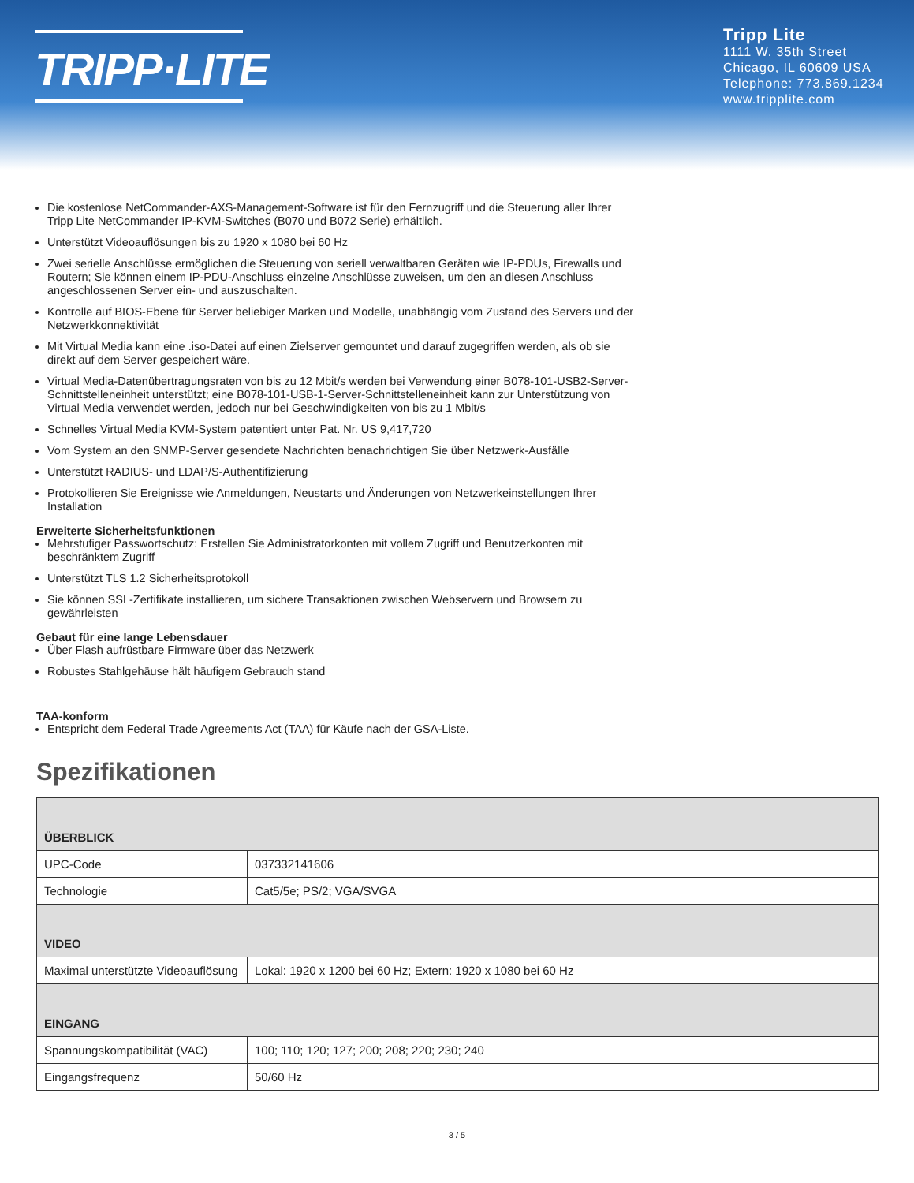TRIPP·LITE
Tripp Lite
1111 W. 35th Street
Chicago, IL 60609 USA
Telephone: 773.869.1234
www.tripplite.com
Die kostenlose NetCommander-AXS-Management-Software ist für den Fernzugriff und die Steuerung aller Ihrer Tripp Lite NetCommander IP-KVM-Switches (B070 und B072 Serie) erhältlich.
Unterstützt Videoauflösungen bis zu 1920 x 1080 bei 60 Hz
Zwei serielle Anschlüsse ermöglichen die Steuerung von seriell verwaltbaren Geräten wie IP-PDUs, Firewalls und Routern; Sie können einem IP-PDU-Anschluss einzelne Anschlüsse zuweisen, um den an diesen Anschluss angeschlossenen Server ein- und auszuschalten.
Kontrolle auf BIOS-Ebene für Server beliebiger Marken und Modelle, unabhängig vom Zustand des Servers und der Netzwerkkonnektivität
Mit Virtual Media kann eine .iso-Datei auf einen Zielserver gemountet und darauf zugegriffen werden, als ob sie direkt auf dem Server gespeichert wäre.
Virtual Media-Datenübertragungsraten von bis zu 12 Mbit/s werden bei Verwendung einer B078-101-USB2-Server-Schnittstelleneinheit unterstützt; eine B078-101-USB-1-Server-Schnittstelleneinheit kann zur Unterstützung von Virtual Media verwendet werden, jedoch nur bei Geschwindigkeiten von bis zu 1 Mbit/s
Schnelles Virtual Media KVM-System patentiert unter Pat. Nr. US 9,417,720
Vom System an den SNMP-Server gesendete Nachrichten benachrichtigen Sie über Netzwerk-Ausfälle
Unterstützt RADIUS- und LDAP/S-Authentifizierung
Protokollieren Sie Ereignisse wie Anmeldungen, Neustarts und Änderungen von Netzwerkeinstellungen Ihrer Installation
Erweiterte Sicherheitsfunktionen
Mehrstufiger Passwortschutz: Erstellen Sie Administratorkonten mit vollem Zugriff und Benutzerkonten mit beschränktem Zugriff
Unterstützt TLS 1.2 Sicherheitsprotokoll
Sie können SSL-Zertifikate installieren, um sichere Transaktionen zwischen Webservern und Browsern zu gewährleisten
Gebaut für eine lange Lebensdauer
Über Flash aufrüstbare Firmware über das Netzwerk
Robustes Stahlgehäuse hält häufigem Gebrauch stand
TAA-konform
Entspricht dem Federal Trade Agreements Act (TAA) für Käufe nach der GSA-Liste.
Spezifikationen
| ÜBERBLICK | |
| --- | --- |
| UPC-Code | 037332141606 |
| Technologie | Cat5/5e; PS/2; VGA/SVGA |
| VIDEO | |
| Maximal unterstützte Videoauflösung | Lokal: 1920 x 1200 bei 60 Hz; Extern: 1920 x 1080 bei 60 Hz |
| EINGANG | |
| Spannungskompatibilität (VAC) | 100; 110; 120; 127; 200; 208; 220; 230; 240 |
| Eingangsfrequenz | 50/60 Hz |
3 / 5